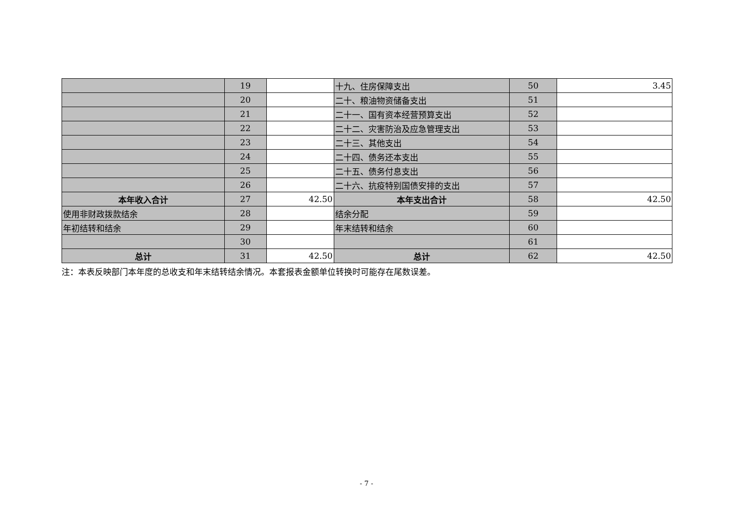| | 19 | | 十九、住房保障支出 | 50 | 3.45 |
| | 20 | | 二十、粮油物资储备支出 | 51 | |
| | 21 | | 二十一、国有资本经营预算支出 | 52 | |
| | 22 | | 二十二、灾害防治及应急管理支出 | 53 | |
| | 23 | | 二十三、其他支出 | 54 | |
| | 24 | | 二十四、债务还本支出 | 55 | |
| | 25 | | 二十五、债务付息支出 | 56 | |
| | 26 | | 二十六、抗疫特别国债安排的支出 | 57 | |
| 本年收入合计 | 27 | 42.50 | 本年支出合计 | 58 | 42.50 |
| 使用非财政拨款结余 | 28 | | 结余分配 | 59 | |
| 年初结转和结余 | 29 | | 年末结转和结余 | 60 | |
| | 30 | | | 61 | |
| 总计 | 31 | 42.50 | 总计 | 62 | 42.50 |
注：本表反映部门本年度的总收支和年末结转结余情况。本套报表金额单位转换时可能存在尾数误差。
- 7 -